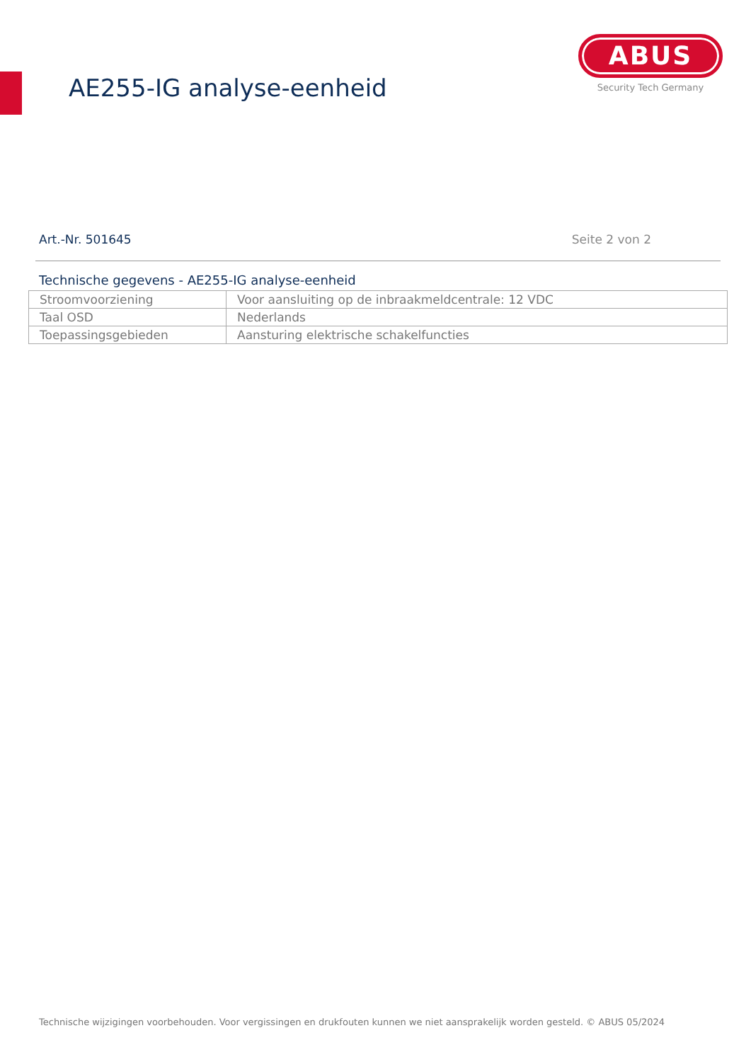AE255-IG analyse-eenheid
ABUS
Security Tech Germany
Art.-Nr. 501645 Seite 2 von 2
Technische gegevens - AE255-IG analyse-eenheid
| Stroomvoorziening | Voor aansluiting op de inbraakmeldcentrale: 12 VDC |
| Taal OSD | Nederlands |
| Toepassingsgebieden | Aansturing elektrische schakelfuncties |
Technische wijzigingen voorbehouden. Voor vergissingen en drukfouten kunnen we niet aansprakelijk worden gesteld. © ABUS 05/2024